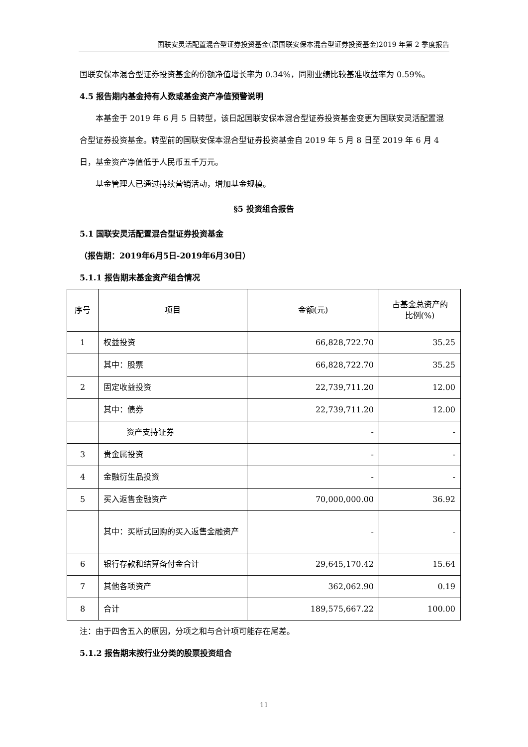国联安灵活配置混合型证券投资基金(原国联安保本混合型证券投资基金)2019 年第 2 季度报告
国联安保本混合型证券投资基金的份额净值增长率为 0.34%，同期业绩比较基准收益率为 0.59%。
4.5 报告期内基金持有人数或基金资产净值预警说明
本基金于 2019 年 6 月 5 日转型，该日起国联安保本混合型证券投资基金变更为国联安灵活配置混合型证券投资基金。转型前的国联安保本混合型证券投资基金自 2019 年 5 月 8 日至 2019 年 6 月 4 日，基金资产净值低于人民币五千万元。
基金管理人已通过持续营销活动，增加基金规模。
§5 投资组合报告
5.1 国联安灵活配置混合型证券投资基金
（报告期：2019年6月5日-2019年6月30日）
5.1.1 报告期末基金资产组合情况
| 序号 | 项目 | 金额(元) | 占基金总资产的 比例(%) |
| --- | --- | --- | --- |
| 1 | 权益投资 | 66,828,722.70 | 35.25 |
| | 其中：股票 | 66,828,722.70 | 35.25 |
| 2 | 固定收益投资 | 22,739,711.20 | 12.00 |
| | 其中：债券 | 22,739,711.20 | 12.00 |
| | 资产支持证券 | - | - |
| 3 | 贵金属投资 | - | - |
| 4 | 金融衍生品投资 | - | - |
| 5 | 买入返售金融资产 | 70,000,000.00 | 36.92 |
| | 其中：买断式回购的买入返售金融资产 | - | - |
| 6 | 银行存款和结算备付金合计 | 29,645,170.42 | 15.64 |
| 7 | 其他各项资产 | 362,062.90 | 0.19 |
| 8 | 合计 | 189,575,667.22 | 100.00 |
注：由于四舍五入的原因，分项之和与合计项可能存在尾差。
5.1.2 报告期末按行业分类的股票投资组合
11